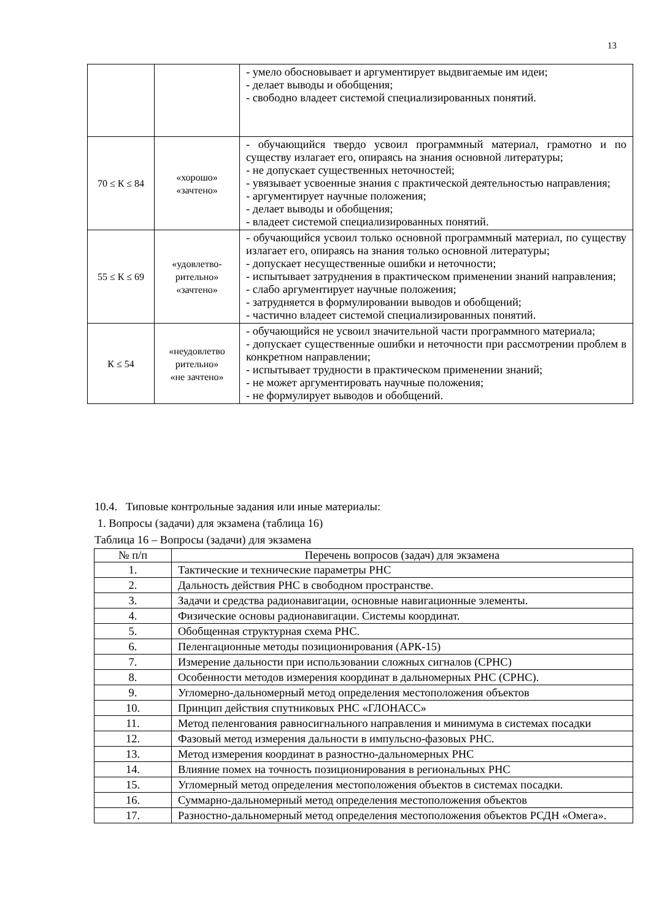13
| | | - умело обосновывает и аргументирует выдвигаемые им идеи; - делает выводы и обобщения; - свободно владеет системой специализированных понятий. |
| 70 ≤ К ≤ 84 | «хорошо» «зачтено» | - обучающийся твердо усвоил программный материал, грамотно и по существу излагает его, опираясь на знания основной литературы; - не допускает существенных неточностей; - увязывает усвоенные знания с практической деятельностью направления; - аргументирует научные положения; - делает выводы и обобщения; - владеет системой специализированных понятий. |
| 55 ≤ К ≤ 69 | «удовлетво- рительно» «зачтено» | - обучающийся усвоил только основной программный материал, по существу излагает его, опираясь на знания только основной литературы; - допускает несущественные ошибки и неточности; - испытывает затруднения в практическом применении знаний направления; - слабо аргументирует научные положения; - затрудняется в формулировании выводов и обобщений; - частично владеет системой специализированных понятий. |
| К ≤ 54 | «неудовлетво рительно» «не зачтено» | - обучающийся не усвоил значительной части программного материала; - допускает существенные ошибки и неточности при рассмотрении проблем в конкретном направлении; - испытывает трудности в практическом применении знаний; - не может аргументировать научные положения; - не формулирует выводов и обобщений. |
10.4. Типовые контрольные задания или иные материалы:
1. Вопросы (задачи) для экзамена (таблица 16)
Таблица 16 – Вопросы (задачи) для экзамена
| № п/п | Перечень вопросов (задач) для экзамена |
| --- | --- |
| 1. | Тактические и технические параметры РНС |
| 2. | Дальность действия РНС в свободном пространстве. |
| 3. | Задачи и средства радионавигации, основные навигационные элементы. |
| 4. | Физические основы радионавигации. Системы координат. |
| 5. | Обобщенная структурная схема РНС. |
| 6. | Пеленгационные методы позиционирования (АРК-15) |
| 7. | Измерение дальности при использовании сложных сигналов (СРНС) |
| 8. | Особенности методов измерения координат в дальномерных РНС (СРНС). |
| 9. | Угломерно-дальномерный метод определения местоположения объектов |
| 10. | Принцип действия спутниковых РНС «ГЛОНАСС» |
| 11. | Метод пеленгования равносигнального направления и минимума в системах посадки |
| 12. | Фазовый метод измерения дальности в импульсно-фазовых РНС. |
| 13. | Метод измерения координат в разностно-дальномерных РНС |
| 14. | Влияние помех на точность позиционирования в региональных РНС |
| 15. | Угломерный метод определения местоположения объектов в системах посадки. |
| 16. | Суммарно-дальномерный метод определения местоположения объектов |
| 17. | Разностно-дальномерный метод определения местоположения объектов РСДН «Омега». |